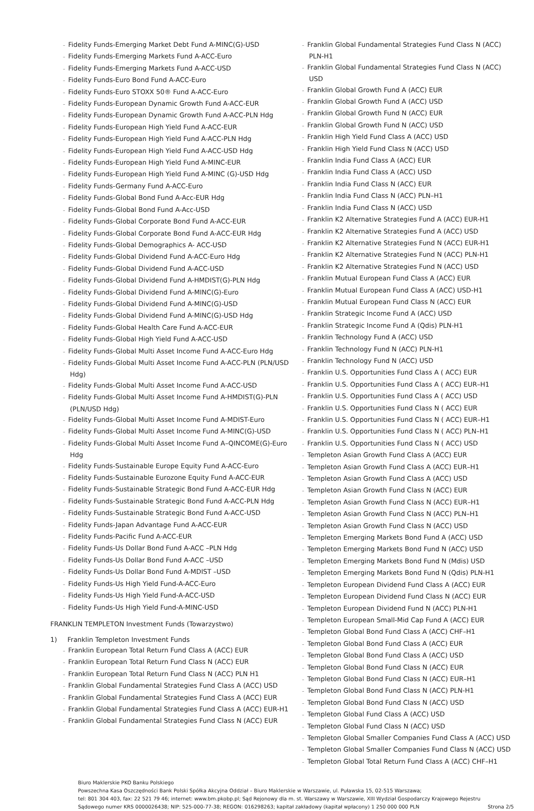– Fidelity Funds-Emerging Market Debt Fund A-MINC(G)-USD
– Fidelity Funds-Emerging Markets Fund A-ACC-Euro
– Fidelity Funds-Emerging Markets Fund A-ACC-USD
– Fidelity Funds-Euro Bond Fund A-ACC-Euro
– Fidelity Funds-Euro STOXX 50® Fund A-ACC-Euro
– Fidelity Funds-European Dynamic Growth Fund A-ACC-EUR
– Fidelity Funds-European Dynamic Growth Fund A-ACC-PLN Hdg
– Fidelity Funds-European High Yield Fund A-ACC-EUR
– Fidelity Funds-European High Yield Fund A-ACC-PLN Hdg
– Fidelity Funds-European High Yield Fund A-ACC-USD Hdg
– Fidelity Funds-European High Yield Fund A-MINC-EUR
– Fidelity Funds-European High Yield Fund A-MINC (G)-USD Hdg
– Fidelity Funds-Germany Fund A-ACC-Euro
– Fidelity Funds-Global Bond Fund A-Acc-EUR Hdg
– Fidelity Funds-Global Bond Fund A-Acc-USD
– Fidelity Funds-Global Corporate Bond Fund A-ACC-EUR
– Fidelity Funds-Global Corporate Bond Fund A-ACC-EUR Hdg
– Fidelity Funds-Global Demographics A- ACC-USD
– Fidelity Funds-Global Dividend Fund A-ACC-Euro Hdg
– Fidelity Funds-Global Dividend Fund A-ACC-USD
– Fidelity Funds-Global Dividend Fund A-HMDIST(G)-PLN Hdg
– Fidelity Funds-Global Dividend Fund A-MINC(G)-Euro
– Fidelity Funds-Global Dividend Fund A-MINC(G)-USD
– Fidelity Funds-Global Dividend Fund A-MINC(G)-USD Hdg
– Fidelity Funds-Global Health Care Fund A-ACC-EUR
– Fidelity Funds-Global High Yield Fund A-ACC-USD
– Fidelity Funds-Global Multi Asset Income Fund A-ACC-Euro Hdg
– Fidelity Funds-Global Multi Asset Income Fund A-ACC-PLN (PLN/USD Hdg)
– Fidelity Funds-Global Multi Asset Income Fund A-ACC-USD
– Fidelity Funds-Global Multi Asset Income Fund A-HMDIST(G)-PLN (PLN/USD Hdg)
– Fidelity Funds-Global Multi Asset Income Fund A-MDIST-Euro
– Fidelity Funds-Global Multi Asset Income Fund A-MINC(G)-USD
– Fidelity Funds-Global Multi Asset Income Fund A–QINCOME(G)-Euro Hdg
– Fidelity Funds-Sustainable Europe Equity Fund A-ACC-Euro
– Fidelity Funds-Sustainable Eurozone Equity Fund A-ACC-EUR
– Fidelity Funds-Sustainable Strategic Bond Fund A-ACC-EUR Hdg
– Fidelity Funds-Sustainable Strategic Bond Fund A-ACC-PLN Hdg
– Fidelity Funds-Sustainable Strategic Bond Fund A-ACC-USD
– Fidelity Funds-Japan Advantage Fund A-ACC-EUR
– Fidelity Funds-Pacific Fund A-ACC-EUR
– Fidelity Funds-Us Dollar Bond Fund A-ACC –PLN Hdg
– Fidelity Funds-Us Dollar Bond Fund A-ACC –USD
– Fidelity Funds-Us Dollar Bond Fund A-MDIST –USD
– Fidelity Funds-Us High Yield Fund-A-ACC-Euro
– Fidelity Funds-Us High Yield Fund-A-ACC-USD
– Fidelity Funds-Us High Yield Fund-A-MINC-USD
FRANKLIN TEMPLETON Investment Funds (Towarzystwo)
1) Franklin Templeton Investment Funds
– Franklin European Total Return Fund Class A (ACC) EUR
– Franklin European Total Return Fund Class N (ACC) EUR
– Franklin European Total Return Fund Class N (ACC) PLN H1
– Franklin Global Fundamental Strategies Fund Class A (ACC) USD
– Franklin Global Fundamental Strategies Fund Class A (ACC) EUR
– Franklin Global Fundamental Strategies Fund Class A (ACC) EUR-H1
– Franklin Global Fundamental Strategies Fund Class N (ACC) EUR
– Franklin Global Fundamental Strategies Fund Class N (ACC) PLN-H1
– Franklin Global Fundamental Strategies Fund Class N (ACC) USD
– Franklin Global Growth Fund A (ACC) EUR
– Franklin Global Growth Fund A (ACC) USD
– Franklin Global Growth Fund N (ACC) EUR
– Franklin Global Growth Fund N (ACC) USD
– Franklin High Yield Fund Class A (ACC) USD
– Franklin High Yield Fund Class N (ACC) USD
– Franklin India Fund Class A (ACC) EUR
– Franklin India Fund Class A (ACC) USD
– Franklin India Fund Class N (ACC) EUR
– Franklin India Fund Class N (ACC) PLN–H1
– Franklin India Fund Class N (ACC) USD
– Franklin K2 Alternative Strategies Fund A (ACC) EUR-H1
– Franklin K2 Alternative Strategies Fund A (ACC) USD
– Franklin K2 Alternative Strategies Fund N (ACC) EUR-H1
– Franklin K2 Alternative Strategies Fund N (ACC) PLN-H1
– Franklin K2 Alternative Strategies Fund N (ACC) USD
– Franklin Mutual European Fund Class A (ACC) EUR
– Franklin Mutual European Fund Class A (ACC) USD-H1
– Franklin Mutual European Fund Class N (ACC) EUR
– Franklin Strategic Income Fund A (ACC) USD
– Franklin Strategic Income Fund A (Qdis) PLN-H1
– Franklin Technology Fund A (ACC) USD
– Franklin Technology Fund N (ACC) PLN-H1
– Franklin Technology Fund N (ACC) USD
– Franklin U.S. Opportunities Fund Class A ( ACC) EUR
– Franklin U.S. Opportunities Fund Class A ( ACC) EUR–H1
– Franklin U.S. Opportunities Fund Class A ( ACC) USD
– Franklin U.S. Opportunities Fund Class N ( ACC) EUR
– Franklin U.S. Opportunities Fund Class N ( ACC) EUR–H1
– Franklin U.S. Opportunities Fund Class N ( ACC) PLN–H1
– Franklin U.S. Opportunities Fund Class N ( ACC) USD
– Templeton Asian Growth Fund Class A (ACC) EUR
– Templeton Asian Growth Fund Class A (ACC) EUR–H1
– Templeton Asian Growth Fund Class A (ACC) USD
– Templeton Asian Growth Fund Class N (ACC) EUR
– Templeton Asian Growth Fund Class N (ACC) EUR–H1
– Templeton Asian Growth Fund Class N (ACC) PLN–H1
– Templeton Asian Growth Fund Class N (ACC) USD
– Templeton Emerging Markets Bond Fund A (ACC) USD
– Templeton Emerging Markets Bond Fund N (ACC) USD
– Templeton Emerging Markets Bond Fund N (Mdis) USD
– Templeton Emerging Markets Bond Fund N (Qdis) PLN-H1
– Templeton European Dividend Fund Class A (ACC) EUR
– Templeton European Dividend Fund Class N (ACC) EUR
– Templeton European Dividend Fund N (ACC) PLN-H1
– Templeton European Small-Mid Cap Fund A (ACC) EUR
– Templeton Global Bond Fund Class A (ACC) CHF–H1
– Templeton Global Bond Fund Class A (ACC) EUR
– Templeton Global Bond Fund Class A (ACC) USD
– Templeton Global Bond Fund Class N (ACC) EUR
– Templeton Global Bond Fund Class N (ACC) EUR–H1
– Templeton Global Bond Fund Class N (ACC) PLN-H1
– Templeton Global Bond Fund Class N (ACC) USD
– Templeton Global Fund Class A (ACC) USD
– Templeton Global Fund Class N (ACC) USD
– Templeton Global Smaller Companies Fund Class A (ACC) USD
– Templeton Global Smaller Companies Fund Class N (ACC) USD
– Templeton Global Total Return Fund Class A (ACC) CHF–H1
Biuro Maklerskie PKO Banku Polskiego
Powszechna Kasa Oszczędności Bank Polski Spółka Akcyjna Oddział – Biuro Maklerskie w Warszawie, ul. Puławska 15, 02-515 Warszawa;
tel: 801 304 403, fax: 22 521 79 46; internet: www.bm.pkobp.pl; Sąd Rejonowy dla m. st. Warszawy w Warszawie, XIII Wydział Gospodarczy Krajowego Rejestru
Sądowego numer KRS 0000026438; NIP: 525-000-77-38; REGON: 016298263; kapitał zakładowy (kapitał wpłacony) 1 250 000 000 PLN
Strona 2/5